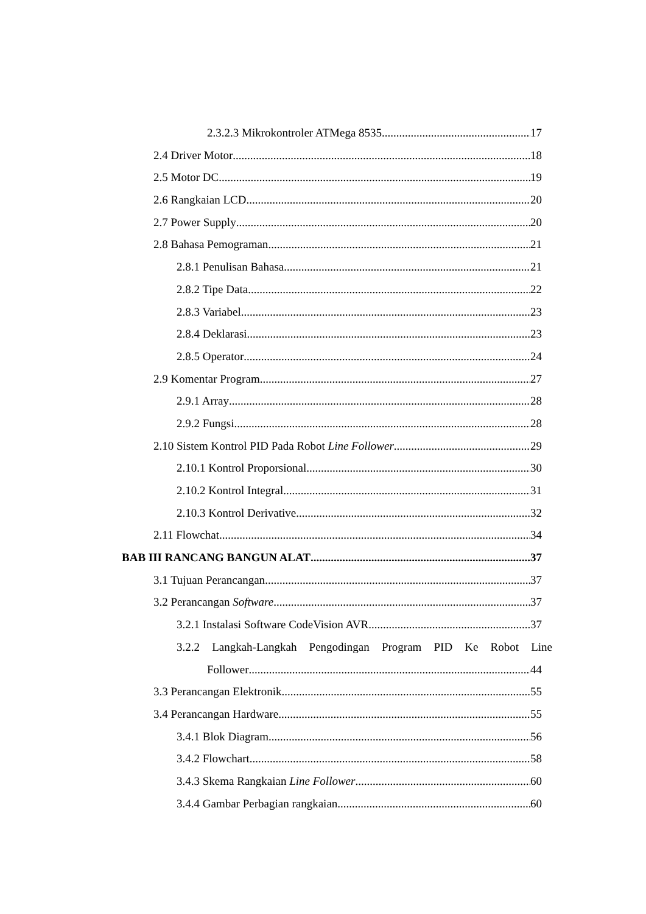2.3.2.3 Mikrokontroler ATMega 8535 17
2.4 Driver Motor 18
2.5 Motor DC 19
2.6 Rangkaian LCD 20
2.7 Power Supply 20
2.8 Bahasa Pemograman 21
2.8.1 Penulisan Bahasa 21
2.8.2 Tipe Data 22
2.8.3 Variabel 23
2.8.4 Deklarasi 23
2.8.5 Operator 24
2.9 Komentar Program 27
2.9.1 Array 28
2.9.2 Fungsi 28
2.10 Sistem Kontrol PID Pada Robot Line Follower 29
2.10.1 Kontrol Proporsional 30
2.10.2 Kontrol Integral 31
2.10.3 Kontrol Derivative 32
2.11 Flowchat 34
BAB III RANCANG BANGUN ALAT 37
3.1 Tujuan Perancangan 37
3.2 Perancangan Software 37
3.2.1 Instalasi Software CodeVision AVR 37
3.2.2 Langkah-Langkah Pengodingan Program PID Ke Robot Line
Follower 44
3.3 Perancangan Elektronik 55
3.4 Perancangan Hardware 55
3.4.1 Blok Diagram 56
3.4.2 Flowchart 58
3.4.3 Skema Rangkaian Line Follower 60
3.4.4 Gambar Perbagian rangkaian 60